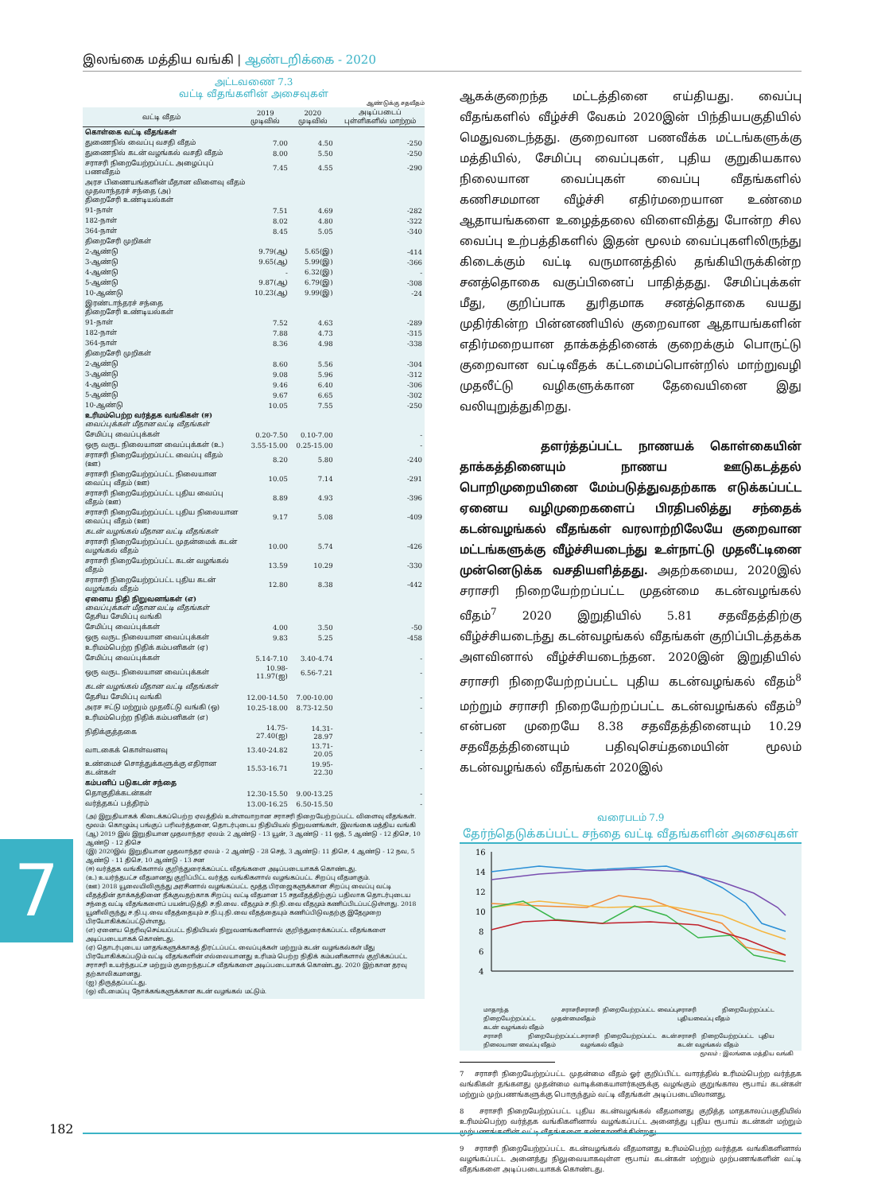இலங்கை மத்திய வங்கி | ஆண்டறிக்கை - 2020
அட்டவணை 7.3
வட்டி வீதங்களின் அசைவுகள்
ஆண்டுக்கு சதவீதம்
| வட்டி வீதம் | 2019 முடிவில் | 2020 முடிவில் | அடிப்படைப் புள்ளிகளில் மாற்றம் |
| --- | --- | --- | --- |
| கொள்கை வட்டி வீதங்கள் | | | |
| துணைநில் வைப்பு வசதி வீதம் | 7.00 | 4.50 | -250 |
| துணைநில் கடன் வழங்கல் வசதி வீதம் | 8.00 | 5.50 | -250 |
| சராசரி நிறையேற்றப்பட்ட அழைப்புப் பணவீதம் | 7.45 | 4.55 | -290 |
| அரச பிணையங்களின் மீதான விளைவு வீதம் முதலாந்தரச் சந்தை (அ) திறைசேரி உண்டியல்கள் | | | |
| 91-நாள் | 7.51 | 4.69 | -282 |
| 182-நாள் | 8.02 | 4.80 | -322 |
| 364-நாள் | 8.45 | 5.05 | -340 |
| திறைசேரி முறிகள் | | | |
| 2-ஆண்டு | 9.79(ஆ) | 5.65(இ) | -414 |
| 3-ஆண்டு | 9.65(ஆ) | 5.99(இ) | -366 |
| 4-ஆண்டு | - | 6.32(இ) | - |
| 5-ஆண்டு | 9.87(ஆ) | 6.79(இ) | -308 |
| 10-ஆண்டு | 10.23(ஆ) | 9.99(இ) | -24 |
| இரண்டாந்தரச் சந்தை திறைசேரி உண்டியல்கள் | | | |
| 91-நாள் | 7.52 | 4.63 | -289 |
| 182-நாள் | 7.88 | 4.73 | -315 |
| 364-நாள் | 8.36 | 4.98 | -338 |
| திறைசேரி முறிகள் | | | |
| 2-ஆண்டு | 8.60 | 5.56 | -304 |
| 3-ஆண்டு | 9.08 | 5.96 | -312 |
| 4-ஆண்டு | 9.46 | 6.40 | -306 |
| 5-ஆண்டு | 9.67 | 6.65 | -302 |
| 10-ஆண்டு | 10.05 | 7.55 | -250 |
| உரிமம்பெற்ற வர்த்தக வங்கிகள் (ஈ) வைப்புக்கள் மீதான வட்டி வீதங்கள் | | | |
| சேமிப்பு வைப்புக்கள் | 0.20-7.50 | 0.10-7.00 | - |
| ஒரு வருட நிலையான வைப்புக்கள் (உ) | 3.55-15.00 | 0.25-15.00 | - |
| சராசரி நிறையேற்றப்பட்ட வைப்பு வீதம் (ஊ) | 8.20 | 5.80 | -240 |
| சராசரி நிறையேற்றப்பட்ட நிலையான வைப்பு வீதம் (ஊ) | 10.05 | 7.14 | -291 |
| சராசரி நிறையேற்றப்பட்ட புதிய வைப்பு வீதம் (ஊ) | 8.89 | 4.93 | -396 |
| சராசரி நிறையேற்றப்பட்ட புதிய நிலையான வைப்பு வீதம் (ஊ) | 9.17 | 5.08 | -409 |
| கடன் வழங்கல் மீதான வட்டி வீதங்கள் | | | |
| சராசரி நிறையேற்றப்பட்ட முதன்மைக் கடன் வழங்கல் வீதம் | 10.00 | 5.74 | -426 |
| சராசரி நிறையேற்றப்பட்ட கடன் வழங்கல் வீதம் | 13.59 | 10.29 | -330 |
| சராசரி நிறையேற்றப்பட்ட புதிய கடன் வழங்கல் வீதம் | 12.80 | 8.38 | -442 |
| ஏனைய நிதி நிறுவனங்கள் (எ) வைப்புக்கள் மீதான வட்டி வீதங்கள் தேசிய சேமிப்பு வங்கி | | | |
| சேமிப்பு வைப்புக்கள் | 4.00 | 3.50 | -50 |
| ஒரு வருட நிலையான வைப்புக்கள் | 9.83 | 5.25 | -458 |
| உரிமம்பெற்ற நிதிக் கம்பனிகள் (ஏ) | | | |
| சேமிப்பு வைப்புக்கள் | 5.14-7.10 | 3.40-4.74 | - |
| ஒரு வருட நிலையான வைப்புக்கள் | 10.98-11.97(ஐ) | 6.56-7.21 | - |
| கடன் வழங்கல் மீதான வட்டி வீதங்கள் | | | |
| தேசிய சேமிப்பு வங்கி | 12.00-14.50 | 7.00-10.00 | - |
| அரச ஈட்டு மற்றும் முதலீட்டு வங்கி (ஒ) | 10.25-18.00 | 8.73-12.50 | - |
| உரிமம்பெற்ற நிதிக் கம்பனிகள் (எ) | | | |
| நிதிக்குத்தகை | 14.75-27.40(ஐ) | 14.31-28.97 | - |
| வாடகைக் கொள்வனவு | 13.40-24.82 | 13.71-20.05 | - |
| உண்மைச் சொத்துக்களுக்கு எதிரான கடன்கள் | 15.53-16.71 | 19.95-22.30 | - |
| கம்பனிப் படுகடன் சந்தை | | | |
| தொகுதிக்கடன்கள் | 12.30-15.50 | 9.00-13.25 | - |
| வர்த்தகப் பத்திரம் | 13.00-16.25 | 6.50-15.50 | - |
(அ) இறுதியாகக் கிடைக்கப்பெற்ற ஏலத்தில் உள்ளவாறான சராசரி நிறையேற்றப்பட்ட விளைவு வீதங்கள். மூலம்: கொழும்பு பங்குப் பரிவர்த்தனை, தொடர்புடைய நிதியியல் நிறுவனங்கள், இலங்கை மத்திய வங்கி
(ஆ) 2019 இல் இறுதியான முதலாந்தர ஏலம்: 2 ஆண்டு - 13 யூன், 3 ஆண்டு - 11 ஒத், 5 ஆண்டு - 12 திசெ, 10 ஆண்டு - 12 திசெ
(இ) 2020இல் இறுதியான முதலாந்தர ஏலம் - 2 ஆண்டு - 28 செத், 3 ஆண்டு: 11 திசெ, 4 ஆண்டு - 12 நவ, 5 ஆண்டு - 11 திசெ, 10 ஆண்டு - 13 சன
(ஈ) வர்த்தக வங்கிகளால் குறிந்துரைக்கப்பட்ட வீதங்களை அடிப்படையாகக் கொண்டது.
(உ) உயர்ந்தபட்ச வீதமானது குறிப்பிட்ட வர்த்த வங்கிகளால் வழங்கப்பட்ட சிறப்பு வீதமாகும்.
(ஊ) 2018 யூலையிலிருந்து அரசினால் வழங்கப்பட்ட மூத்த பிரஜைகளுக்கான சிறப்பு வைப்பு வட்டி வீதத்தின் தாக்கத்தினை நீக்குவதற்காக சிறப்பு வட்டி வீதமான 15 சதவீதத்திற்குப் பதிலாக தொடர்புடைய சந்தை வட்டி வீதங்களைப் பயன்படுத்தி ச.நி.வை. வீதமும் ச.நி.நி.வை வீதமும் கணிப்பிடப்பட்டுள்ளது. 2018 யூனிலிருந்து ச.நி.பு.வை வீதத்தையும் ச.நி.பு.நி.வை வீதத்தையும் கணிப்பிடுவதற்கு இதேமுறை பிரயோகிக்கப்பட்டுள்ளது.
(எ) ஏனைய தெரிவுசெய்யப்பட்ட நிதியியல் நிறுவனங்களினால் குறிந்துரைக்கப்பட்ட வீதங்களை அடிப்படையாகக் கொண்டது.
(ஏ) தொடர்புடைய மாதங்களுக்காகத் திரட்டப்பட்ட வைப்புக்கள் மற்றும் கடன் வழங்கல்கள் மீது பிரயோகிக்கப்படும் வட்டி வீதங்களின் எல்லையானது உரிமம் பெற்ற நிதிக் கம்பனிகளால் குறிக்கப்பட்ட சராசரி உயர்ந்தபட்ச மற்றும் குறைந்தபட்ச வீதங்களை அடிப்படையாகக் கொண்டது. 2020 இற்கான தரவு தற்காலிகமானது.
(ஐ) திருத்தப்பட்டது.
(ஒ) வீடமைப்பு நோக்கங்களுக்கான கடன் வழங்கல் மட்டும்.
ஆகக்குறைந்த மட்டத்தினை எய்தியது. வைப்பு வீதங்களில் வீழ்ச்சி வேகம் 2020இன் பிந்தியபகுதியில் மெதுவடைந்தது. குறைவான பணவீக்க மட்டங்களுக்கு மத்தியில், சேமிப்பு வைப்புகள், புதிய குறுகியகால நிலையான வைப்புகள் வைப்பு வீதங்களில் கணிசமமான வீழ்ச்சி எதிர்மறையான உண்மை ஆதாயங்களை உழைத்தலை விளைவித்து போன்ற சில வைப்பு உற்பத்திகளில் இதன் மூலம் வைப்புகளிலிருந்து கிடைக்கும் வட்டி வருமானத்தில் தங்கியிருக்கின்ற சனத்தொகை வகுப்பினைப் பாதித்தது. சேமிப்புக்கள் மீது, குறிப்பாக துரிதமாக சனத்தொகை வயது முதிர்கின்ற பின்னணியில் குறைவான ஆதாயங்களின் எதிர்மறையான தாக்கத்தினைக் குறைக்கும் பொருட்டு குறைவான வட்டிவீதக் கட்டமைப்பொன்றில் மாற்றுவழி முதலீட்டு வழிகளுக்கான தேவையினை இது வலியுறுத்துகிறது.
தளர்த்தப்பட்ட நாணயக் கொள்கையின் தாக்கத்தினையும் நாணய ஊடுகடத்தல் பொறிமுறையினை மேம்படுத்துவதற்காக எடுக்கப்பட்ட ஏனைய வழிமுறைகளைப் பிரதிபலித்து சந்தைக் கடன்வழங்கல் வீதங்கள் வரலாற்றிலேயே குறைவான மட்டங்களுக்கு வீழ்ச்சியடைந்து உள்நாட்டு முதலீட்டினை முன்னெடுக்க வசதியளித்தது. அதற்கமைய, 2020இல் சராசரி நிறையேற்றப்பட்ட முதன்மை கடன்வழங்கல் வீதம்<sup>7</sup> 2020 இறுதியில் 5.81 சதவீதத்திற்கு வீழ்ச்சியடைந்து கடன்வழங்கல் வீதங்கள் குறிப்பிடத்தக்க அளவினால் வீழ்ச்சியடைந்தன. 2020இன் இறுதியில் சராசரி நிறையேற்றப்பட்ட புதிய கடன்வழங்கல் வீதம்<sup>8</sup> மற்றும் சராசரி நிறையேற்றப்பட்ட கடன்வழங்கல் வீதம்<sup>9</sup> என்பன முறையே 8.38 சதவீதத்தினையும் 10.29 சதவீதத்தினையும் பதிவுசெய்தமையின் மூலம் கடன்வழங்கல் வீதங்கள் 2020இல்
வரைபடம் 7.9
தேர்ந்தெடுக்கப்பட்ட சந்தை வட்டி வீதங்களின் அசைவுகள்
16
14
12
10
8
6
4
மாதாந்த சராசரி நிறையேற்றப்பட்ட முதன்மை கடன் வழங்கல் வீதம் சராசரி நிறையேற்றப்பட்ட வைப்பு வீதம் சராசரி நிறையேற்றப்பட்ட புதியவைப்பு வீதம் சராசரி நிறையேற்றப்பட்ட நிலையான வைப்பு வீதம் சராசரி நிறையேற்றப்பட்ட கடன் வழங்கல் வீதம் சராசரி நிறையேற்றப்பட்ட புதிய கடன் வழங்கல் வீதம்
மூலம் : இலங்கை மத்திய வங்கி
7 சராசரி நிறையேற்றப்பட்ட முதன்மை வீதம் ஓர் குறிப்பிட்ட வாரத்தில் உரிமம்பெற்ற வர்த்தக வங்கிகள் தங்களது முதன்மை வாடிக்கையாளர்களுக்கு வழங்கும் குறுங்கால ரூபாய் கடன்கள் மற்றும் முற்பணங்களுக்கு பொருந்தும் வட்டி வீதங்கள் அடிப்படையிலானது.
8 சராசரி நிறையேற்றப்பட்ட புதிய கடன்வழங்கல் வீதமானது குறித்த மாதகாலப்பகுதியில் உரிமம்பெற்ற வர்த்தக வங்கிகளினால் வழங்கப்பட்ட அனைத்து புதிய ரூபாய் கடன்கள் மற்றும் முற்பணங்களின் வட்டி வீதங்களை கண்காணிக்கின்றது.
9 சராசரி நிறையேற்றப்பட்ட கடன்வழங்கல் வீதமானது உரிமம்பெற்ற வர்த்தக வங்கிகளினால் வழங்கப்பட்ட அனைத்து நிலுவையாகவுள்ள ரூபாய் கடன்கள் மற்றும் முற்பணங்களின் வட்டி வீதங்களை அடிப்படையாகக் கொண்டது.
7
182